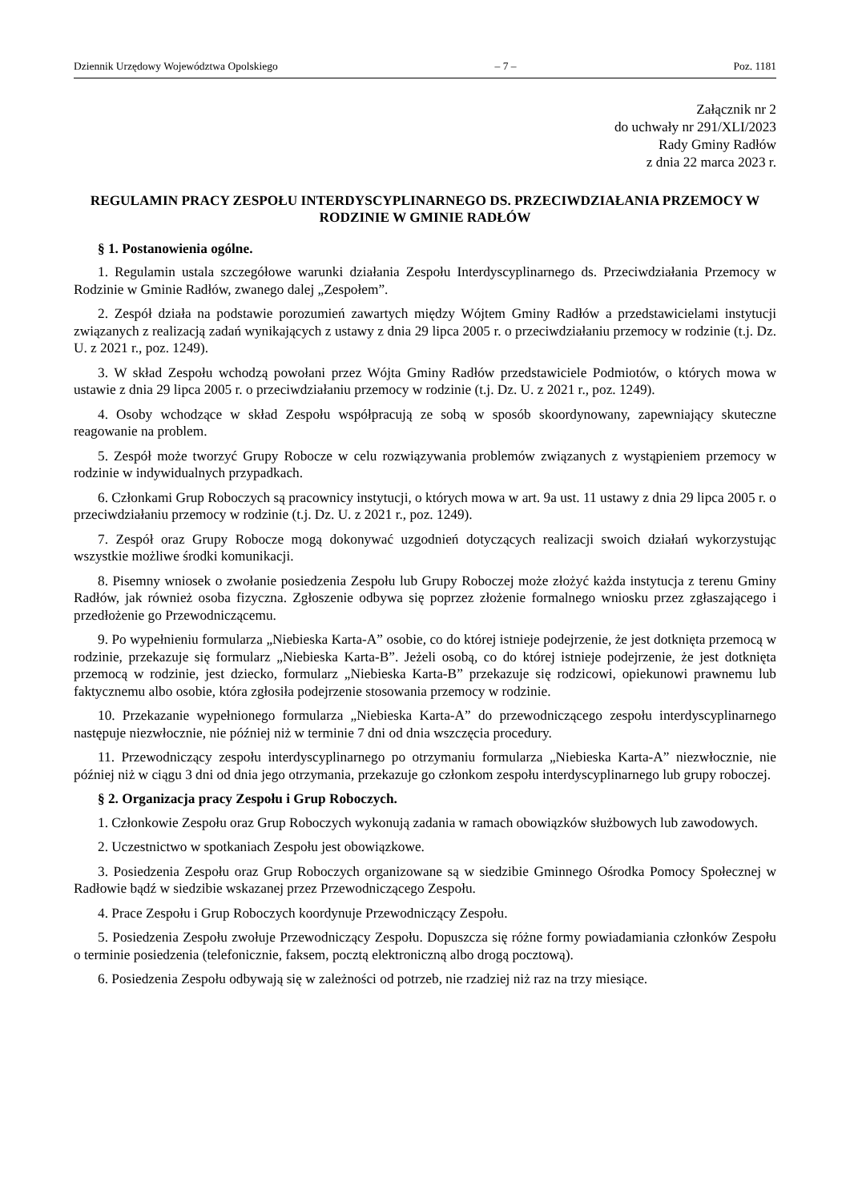Dziennik Urzędowy Województwa Opolskiego – 7 – Poz. 1181
Załącznik nr 2
do uchwały nr 291/XLI/2023
Rady Gminy Radłów
z dnia 22 marca 2023 r.
REGULAMIN PRACY ZESPOŁU INTERDYSCYPLINARNEGO DS. PRZECIWDZIAŁANIA PRZEMOCY W RODZINIE W GMINIE RADŁÓW
§ 1. Postanowienia ogólne.
1. Regulamin ustala szczegółowe warunki działania Zespołu Interdyscyplinarnego ds. Przeciwdziałania Przemocy w Rodzinie w Gminie Radłów, zwanego dalej „Zespołem”.
2. Zespół działa na podstawie porozumień zawartych między Wójtem Gminy Radłów a przedstawicielami instytucji związanych z realizacją zadań wynikających z ustawy z dnia 29 lipca 2005 r. o przeciwdziałaniu przemocy w rodzinie (t.j. Dz. U. z 2021 r., poz. 1249).
3. W skład Zespołu wchodzą powołani przez Wójta Gminy Radłów przedstawiciele Podmiotów, o których mowa w ustawie z dnia 29 lipca 2005 r. o przeciwdziałaniu przemocy w rodzinie (t.j. Dz. U. z 2021 r., poz. 1249).
4. Osoby wchodzące w skład Zespołu współpracują ze sobą w sposób skoordynowany, zapewniający skuteczne reagowanie na problem.
5. Zespół może tworzyć Grupy Robocze w celu rozwiązywania problemów związanych z wystąpieniem przemocy w rodzinie w indywidualnych przypadkach.
6. Członkami Grup Roboczych są pracownicy instytucji, o których mowa w art. 9a ust. 11 ustawy z dnia 29 lipca 2005 r. o przeciwdziałaniu przemocy w rodzinie (t.j. Dz. U. z 2021 r., poz. 1249).
7. Zespół oraz Grupy Robocze mogą dokonywać uzgodnień dotyczących realizacji swoich działań wykorzystując wszystkie możliwe środki komunikacji.
8. Pisemny wniosek o zwołanie posiedzenia Zespołu lub Grupy Roboczej może złożyć każda instytucja z terenu Gminy Radłów, jak również osoba fizyczna. Zgłoszenie odbywa się poprzez złożenie formalnego wniosku przez zgłaszającego i przedłożenie go Przewodniczącemu.
9. Po wypełnieniu formularza „Niebieska Karta-A” osobie, co do której istnieje podejrzenie, że jest dotknięta przemocą w rodzinie, przekazuje się formularz „Niebieska Karta-B”. Jeżeli osobą, co do której istnieje podejrzenie, że jest dotknięta przemocą w rodzinie, jest dziecko, formularz „Niebieska Karta-B” przekazuje się rodzicowi, opiekunowi prawnemu lub faktycznemu albo osobie, która zgłosiła podejrzenie stosowania przemocy w rodzinie.
10. Przekazanie wypełnionego formularza „Niebieska Karta-A” do przewodniczącego zespołu interdyscyplinarnego następuje niezwłocznie, nie później niż w terminie 7 dni od dnia wszczęcia procedury.
11. Przewodniczący zespołu interdyscyplinarnego po otrzymaniu formularza „Niebieska Karta-A” niezwłocznie, nie później niż w ciągu 3 dni od dnia jego otrzymania, przekazuje go członkom zespołu interdyscyplinarnego lub grupy roboczej.
§ 2. Organizacja pracy Zespołu i Grup Roboczych.
1. Członkowie Zespołu oraz Grup Roboczych wykonują zadania w ramach obowiązków służbowych lub zawodowych.
2. Uczestnictwo w spotkaniach Zespołu jest obowiązkowe.
3. Posiedzenia Zespołu oraz Grup Roboczych organizowane są w siedzibie Gminnego Ośrodka Pomocy Społecznej w Radłowie bądź w siedzibie wskazanej przez Przewodniczącego Zespołu.
4. Prace Zespołu i Grup Roboczych koordynuje Przewodniczący Zespołu.
5. Posiedzenia Zespołu zwołuje Przewodniczący Zespołu. Dopuszcza się różne formy powiadamiania członków Zespołu o terminie posiedzenia (telefonicznie, faksem, pocztą elektroniczną albo drogą pocztową).
6. Posiedzenia Zespołu odbywają się w zależności od potrzeb, nie rzadziej niż raz na trzy miesiące.